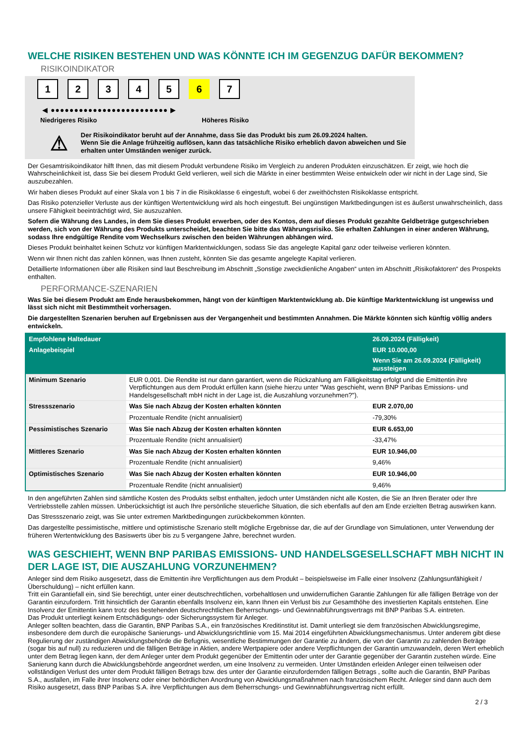WELCHE RISIKEN BESTEHEN UND WAS KÖNNTE ICH IM GEGENZUG DAFÜR BEKOMMEN?
RISIKOINDIKATOR
1234567
◀ ●●●●●●●●●●●●●●●●●●●●●●●●● ▶
Niedrigeres Risiko Höheres Risiko
⚠
Der Risikoindikator beruht auf der Annahme, dass Sie das Produkt bis zum 26.09.2024 halten.
Wenn Sie die Anlage frühzeitig auflösen, kann das tatsächliche Risiko erheblich davon abweichen und Sie erhalten unter Umständen weniger zurück.
Der Gesamtrisikoindikator hilft Ihnen, das mit diesem Produkt verbundene Risiko im Vergleich zu anderen Produkten einzuschätzen. Er zeigt, wie hoch die Wahrscheinlichkeit ist, dass Sie bei diesem Produkt Geld verlieren, weil sich die Märkte in einer bestimmten Weise entwickeln oder wir nicht in der Lage sind, Sie auszubezahlen.
Wir haben dieses Produkt auf einer Skala von 1 bis 7 in die Risikoklasse 6 eingestuft, wobei 6 der zweithöchsten Risikoklasse entspricht.
Das Risiko potenzieller Verluste aus der künftigen Wertentwicklung wird als hoch eingestuft. Bei ungünstigen Marktbedingungen ist es äußerst unwahrscheinlich, dass unsere Fähigkeit beeinträchtigt wird, Sie auszuzahlen.
Sofern die Währung des Landes, in dem Sie dieses Produkt erwerben, oder des Kontos, dem auf dieses Produkt gezahlte Geldbeträge gutgeschrieben werden, sich von der Währung des Produkts unterscheidet, beachten Sie bitte das Währungsrisiko. Sie erhalten Zahlungen in einer anderen Währung, sodass Ihre endgültige Rendite vom Wechselkurs zwischen den beiden Währungen abhängen wird.
Dieses Produkt beinhaltet keinen Schutz vor künftigen Marktentwicklungen, sodass Sie das angelegte Kapital ganz oder teilweise verlieren könnten.
Wenn wir Ihnen nicht das zahlen können, was Ihnen zusteht, könnten Sie das gesamte angelegte Kapital verlieren.
Detaillierte Informationen über alle Risiken sind laut Beschreibung im Abschnitt „Sonstige zweckdienliche Angaben“ unten im Abschnitt „Risikofaktoren“ des Prospekts enthalten.
PERFORMANCE-SZENARIEN
Was Sie bei diesem Produkt am Ende herausbekommen, hängt von der künftigen Marktentwicklung ab. Die künftige Marktentwicklung ist ungewiss und lässt sich nicht mit Bestimmtheit vorhersagen.
Die dargestellten Szenarien beruhen auf Ergebnissen aus der Vergangenheit und bestimmten Annahmen. Die Märkte könnten sich künftig völlig anders entwickeln.
| Empfohlene Haltedauer | | 26.09.2024 (Fälligkeit) |
| --- | --- | --- |
| Anlagebeispiel | | EUR 10.000,00 |
| | | Wenn Sie am 26.09.2024 (Fälligkeit) aussteigen |
| Minimum Szenario | EUR 0,001. Die Rendite ist nur dann garantiert, wenn die Rückzahlung am Fälligkeitstag erfolgt und die Emittentin ihre Verpflichtungen aus dem Produkt erfüllen kann (siehe hierzu unter "Was geschieht, wenn BNP Paribas Emissions- und Handelsgesellschaft mbH nicht in der Lage ist, die Auszahlung vorzunehmen?"). | |
| Stressszenario | Was Sie nach Abzug der Kosten erhalten könnten | EUR 2.070,00 |
| | Prozentuale Rendite (nicht annualisiert) | -79,30% |
| Pessimistisches Szenario | Was Sie nach Abzug der Kosten erhalten könnten | EUR 6.653,00 |
| | Prozentuale Rendite (nicht annualisiert) | -33,47% |
| Mittleres Szenario | Was Sie nach Abzug der Kosten erhalten könnten | EUR 10.946,00 |
| | Prozentuale Rendite (nicht annualisiert) | 9,46% |
| Optimistisches Szenario | Was Sie nach Abzug der Kosten erhalten könnten | EUR 10.946,00 |
| | Prozentuale Rendite (nicht annualisiert) | 9,46% |
In den angeführten Zahlen sind sämtliche Kosten des Produkts selbst enthalten, jedoch unter Umständen nicht alle Kosten, die Sie an Ihren Berater oder Ihre Vertriebsstelle zahlen müssen. Unberücksichtigt ist auch Ihre persönliche steuerliche Situation, die sich ebenfalls auf den am Ende erzielten Betrag auswirken kann.
Das Stressszenario zeigt, was Sie unter extremen Marktbedingungen zurückbekommen könnten.
Das dargestellte pessimistische, mittlere und optimistische Szenario stellt mögliche Ergebnisse dar, die auf der Grundlage von Simulationen, unter Verwendung der früheren Wertentwicklung des Basiswerts über bis zu 5 vergangene Jahre, berechnet wurden.
WAS GESCHIEHT, WENN BNP PARIBAS EMISSIONS- UND HANDELSGESELLSCHAFT MBH NICHT IN DER LAGE IST, DIE AUSZAHLUNG VORZUNEHMEN?
Anleger sind dem Risiko ausgesetzt, dass die Emittentin ihre Verpflichtungen aus dem Produkt – beispielsweise im Falle einer Insolvenz (Zahlungsunfähigkeit / Überschuldung) – nicht erfüllen kann.
Tritt ein Garantiefall ein, sind Sie berechtigt, unter einer deutschrechtlichen, vorbehaltlosen und unwiderruflichen Garantie Zahlungen für alle fälligen Beträge von der Garantin einzufordern. Tritt hinsichtlich der Garantin ebenfalls Insolvenz ein, kann Ihnen ein Verlust bis zur Gesamthöhe des investierten Kapitals entstehen. Eine Insolvenz der Emittentin kann trotz des bestehenden deutschrechtlichen Beherrschungs- und Gewinnabführungsvertrags mit BNP Paribas S.A. eintreten.
Das Produkt unterliegt keinem Entschädigungs- oder Sicherungssystem für Anleger.
Anleger sollten beachten, dass die Garantin, BNP Paribas S.A., ein französisches Kreditinstitut ist. Damit unterliegt sie dem französischen Abwicklungsregime, insbesondere dem durch die europäische Sanierungs- und Abwicklungsrichtlinie vom 15. Mai 2014 eingeführten Abwicklungsmechanismus. Unter anderem gibt diese Regulierung der zuständigen Abwicklungsbehörde die Befugnis, wesentliche Bestimmungen der Garantie zu ändern, die von der Garantin zu zahlenden Beträge (sogar bis auf null) zu reduzieren und die fälligen Beträge in Aktien, andere Wertpapiere oder andere Verpflichtungen der Garantin umzuwandeln, deren Wert erheblich unter dem Betrag liegen kann, der dem Anleger unter dem Produkt gegenüber der Emittentin oder unter der Garantie gegenüber der Garantin zustehen würde. Eine Sanierung kann durch die Abwicklungsbehörde angeordnet werden, um eine Insolvenz zu vermeiden. Unter Umständen erleiden Anleger einen teilweisen oder vollständigen Verlust des unter dem Produkt fälligen Betrags bzw. des unter der Garantie einzufordernden fälligen Betrags , sollte auch die Garantin, BNP Paribas S.A., ausfallen, im Falle ihrer Insolvenz oder einer behördlichen Anordnung von Abwicklungsmaßnahmen nach französischem Recht. Anleger sind dann auch dem Risiko ausgesetzt, dass BNP Paribas S.A. ihre Verpflichtungen aus dem Beherrschungs- und Gewinnabführungsvertrag nicht erfüllt.
2 / 3